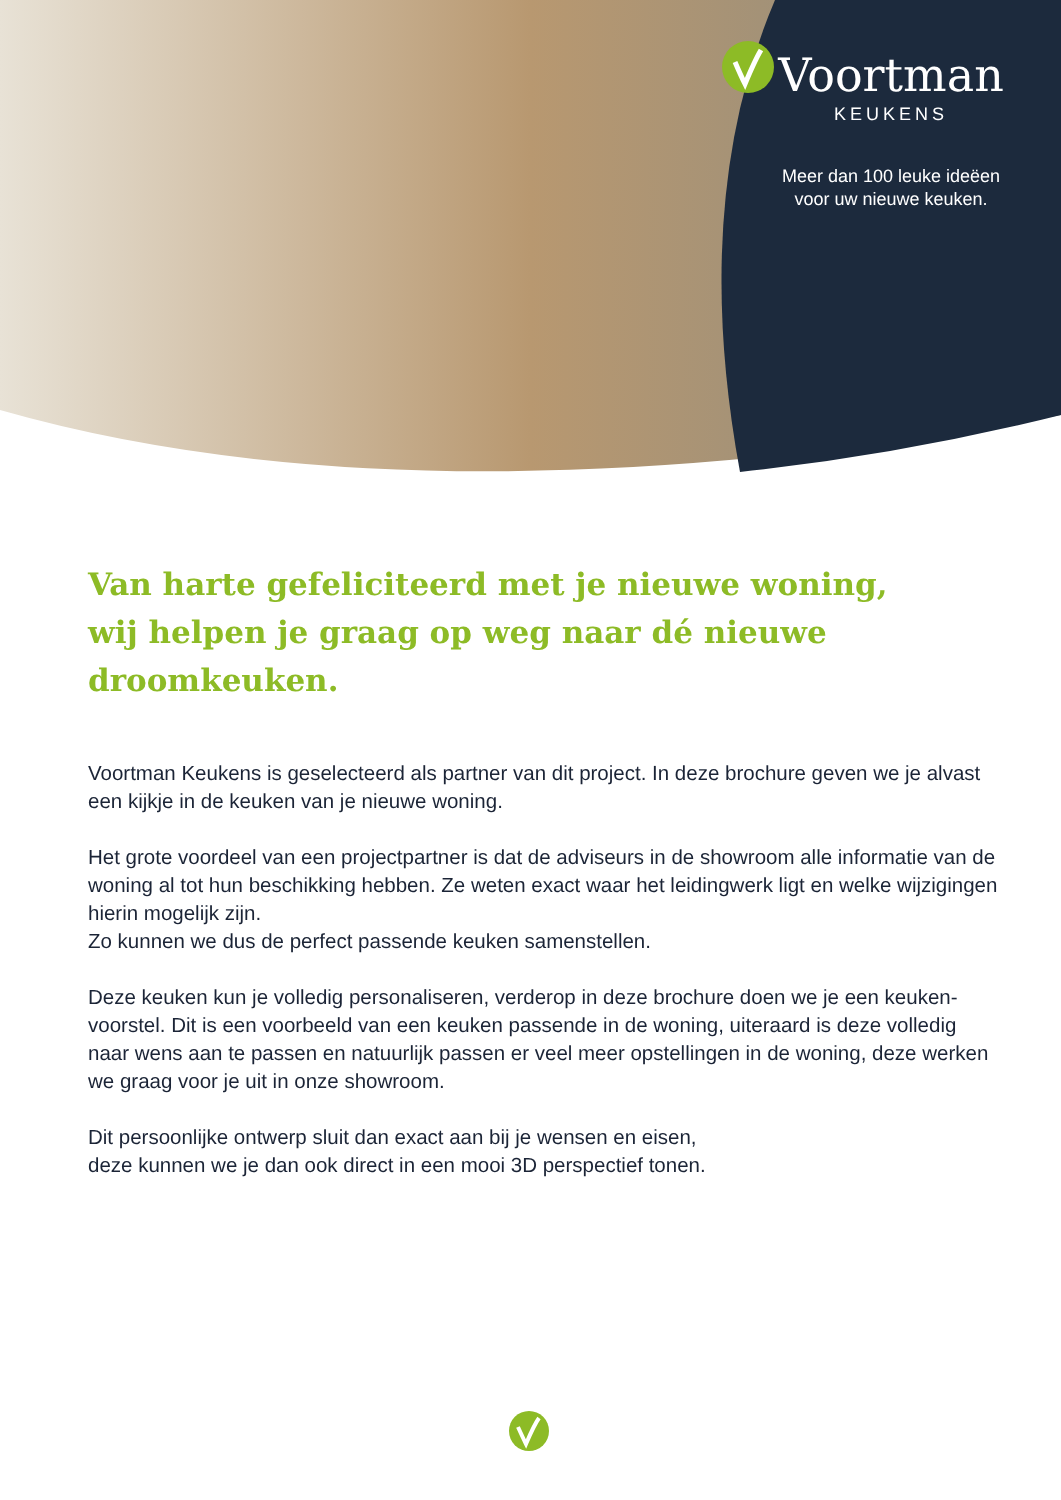Voortman
KEUKENS
Meer dan 100 leuke ideëen
voor uw nieuwe keuken.
Van harte gefeliciteerd met je nieuwe woning,
wij helpen je graag op weg naar dé nieuwe droomkeuken.
Voortman Keukens is geselecteerd als partner van dit project. In deze brochure geven we je alvast een kijkje in de keuken van je nieuwe woning.
Het grote voordeel van een projectpartner is dat de adviseurs in de showroom alle informatie van de woning al tot hun beschikking hebben. Ze weten exact waar het leidingwerk ligt en welke wijzigingen hierin mogelijk zijn.
Zo kunnen we dus de perfect passende keuken samenstellen.
Deze keuken kun je volledig personaliseren, verderop in deze brochure doen we je een keuken-voorstel. Dit is een voorbeeld van een keuken passende in de woning, uiteraard is deze volledig naar wens aan te passen en natuurlijk passen er veel meer opstellingen in de woning, deze werken we graag voor je uit in onze showroom.
Dit persoonlijke ontwerp sluit dan exact aan bij je wensen en eisen,
deze kunnen we je dan ook direct in een mooi 3D perspectief tonen.